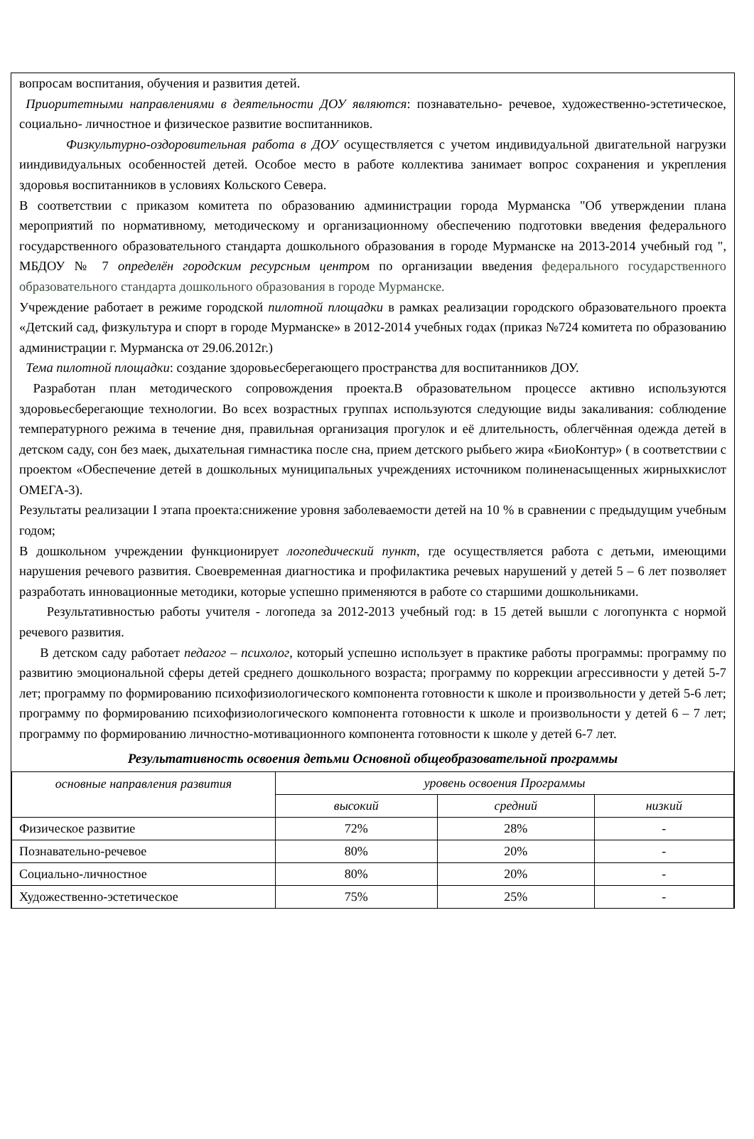вопросам воспитания, обучения и развития детей.
Приоритетными направлениями в деятельности ДОУ являются: познавательно- речевое, художественно-эстетическое, социально- личностное и физическое развитие воспитанников.
Физкультурно-оздоровительная работа в ДОУ осуществляется с учетом индивидуальной двигательной нагрузки ииндивидуальных особенностей детей. Особое место в работе коллектива занимает вопрос сохранения и укрепления здоровья воспитанников в условиях Кольского Севера.
В соответствии с приказом комитета по образованию администрации города Мурманска "Об утверждении плана мероприятий по нормативному, методическому и организационному обеспечению подготовки введения федерального государственного образовательного стандарта дошкольного образования в городе Мурманске на 2013-2014 учебный год ", МБДОУ № 7 определён городским ресурсным центром по организации введения федерального государственного образовательного стандарта дошкольного образования в городе Мурманске.
Учреждение работает в режиме городской пилотной площадки в рамках реализации городского образовательного проекта «Детский сад, физкультура и спорт в городе Мурманске» в 2012-2014 учебных годах (приказ №724 комитета по образованию администрации г. Мурманска от 29.06.2012г.)
Тема пилотной площадки: создание здоровьесберегающего пространства для воспитанников ДОУ.
Разработан план методического сопровождения проекта.В образовательном процессе активно используются здоровьесберегающие технологии. Во всех возрастных группах используются следующие виды закаливания: соблюдение температурного режима в течение дня, правильная организация прогулок и её длительность, облегчённая одежда детей в детском саду, сон без маек, дыхательная гимнастика после сна, прием детского рыбьего жира «БиоКонтур» ( в соответствии с проектом «Обеспечение детей в дошкольных муниципальных учреждениях источником полиненасыщенных жирныхкислот ОМЕГА-3).
Результаты реализации I этапа проекта:снижение уровня заболеваемости детей на 10 % в сравнении с предыдущим учебным годом;
В дошкольном учреждении функционирует логопедический пункт, где осуществляется работа с детьми, имеющими нарушения речевого развития. Своевременная диагностика и профилактика речевых нарушений у детей 5 – 6 лет позволяет разработать инновационные методики, которые успешно применяются в работе со старшими дошкольниками.
Результативностью работы учителя - логопеда за 2012-2013 учебный год: в 15 детей вышли с логопункта с нормой речевого развития.
В детском саду работает педагог – психолог, который успешно использует в практике работы программы: программу по развитию эмоциональной сферы детей среднего дошкольного возраста; программу по коррекции агрессивности у детей 5-7 лет; программу по формированию психофизиологического компонента готовности к школе и произвольности у детей 5-6 лет; программу по формированию психофизиологического компонента готовности к школе и произвольности у детей 6 – 7 лет; программу по формированию личностно-мотивационного компонента готовности к школе у детей 6-7 лет.
Результативность освоения детьми Основной общеобразовательной программы
| основные направления развития | уровень освоения Программы | | |
| --- | --- | --- | --- |
| | высокий | средний | низкий |
| Физическое развитие | 72% | 28% | - |
| Познавательно-речевое | 80% | 20% | - |
| Социально-личностное | 80% | 20% | - |
| Художественно-эстетическое | 75% | 25% | - |